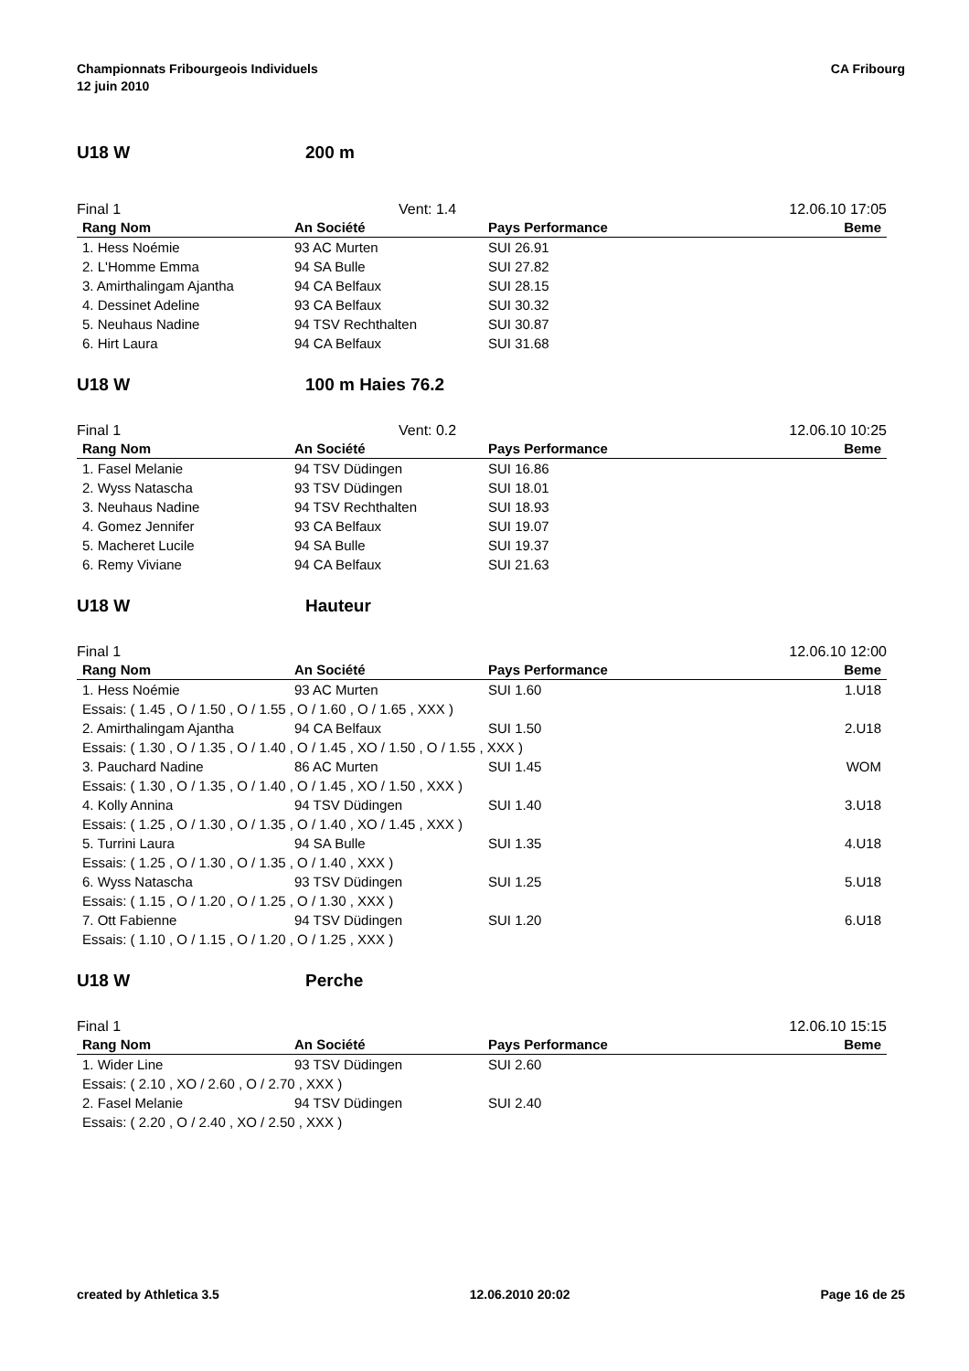Championnats Fribourgeois Individuels
12 juin 2010
CA Fribourg
U18 W 200 m
Final 1 Vent: 1.4 12.06.10 17:05
| Rang Nom | An Société | Pays Performance | Beme |
| --- | --- | --- | --- |
| 1. Hess Noémie | 93 AC Murten | SUI 26.91 | |
| 2. L'Homme Emma | 94 SA Bulle | SUI 27.82 | |
| 3. Amirthalingam Ajantha | 94 CA Belfaux | SUI 28.15 | |
| 4. Dessinet Adeline | 93 CA Belfaux | SUI 30.32 | |
| 5. Neuhaus Nadine | 94 TSV Rechthalten | SUI 30.87 | |
| 6. Hirt Laura | 94 CA Belfaux | SUI 31.68 | |
U18 W 100 m Haies 76.2
Final 1 Vent: 0.2 12.06.10 10:25
| Rang Nom | An Société | Pays Performance | Beme |
| --- | --- | --- | --- |
| 1. Fasel Melanie | 94 TSV Düdingen | SUI 16.86 | |
| 2. Wyss Natascha | 93 TSV Düdingen | SUI 18.01 | |
| 3. Neuhaus Nadine | 94 TSV Rechthalten | SUI 18.93 | |
| 4. Gomez Jennifer | 93 CA Belfaux | SUI 19.07 | |
| 5. Macheret Lucile | 94 SA Bulle | SUI 19.37 | |
| 6. Remy Viviane | 94 CA Belfaux | SUI 21.63 | |
U18 W Hauteur
Final 1 12.06.10 12:00
| Rang Nom | An Société | Pays Performance | Beme |
| --- | --- | --- | --- |
| 1. Hess Noémie | 93 AC Murten | SUI 1.60 | 1.U18 |
| Essais: ( 1.45 , O / 1.50 , O / 1.55 , O / 1.60 , O / 1.65 , XXX ) | | | |
| 2. Amirthalingam Ajantha | 94 CA Belfaux | SUI 1.50 | 2.U18 |
| Essais: ( 1.30 , O / 1.35 , O / 1.40 , O / 1.45 , XO / 1.50 , O / 1.55 , XXX ) | | | |
| 3. Pauchard Nadine | 86 AC Murten | SUI 1.45 | WOM |
| Essais: ( 1.30 , O / 1.35 , O / 1.40 , O / 1.45 , XO / 1.50 , XXX ) | | | |
| 4. Kolly Annina | 94 TSV Düdingen | SUI 1.40 | 3.U18 |
| Essais: ( 1.25 , O / 1.30 , O / 1.35 , O / 1.40 , XO / 1.45 , XXX ) | | | |
| 5. Turrini Laura | 94 SA Bulle | SUI 1.35 | 4.U18 |
| Essais: ( 1.25 , O / 1.30 , O / 1.35 , O / 1.40 , XXX ) | | | |
| 6. Wyss Natascha | 93 TSV Düdingen | SUI 1.25 | 5.U18 |
| Essais: ( 1.15 , O / 1.20 , O / 1.25 , O / 1.30 , XXX ) | | | |
| 7. Ott Fabienne | 94 TSV Düdingen | SUI 1.20 | 6.U18 |
| Essais: ( 1.10 , O / 1.15 , O / 1.20 , O / 1.25 , XXX ) | | | |
U18 W Perche
Final 1 12.06.10 15:15
| Rang Nom | An Société | Pays Performance | Beme |
| --- | --- | --- | --- |
| 1. Wider Line | 93 TSV Düdingen | SUI 2.60 | |
| Essais: ( 2.10 , XO / 2.60 , O / 2.70 , XXX ) | | | |
| 2. Fasel Melanie | 94 TSV Düdingen | SUI 2.40 | |
| Essais: ( 2.20 , O / 2.40 , XO / 2.50 , XXX ) | | | |
created by Athletica 3.5 12.06.2010 20:02 Page 16 de 25